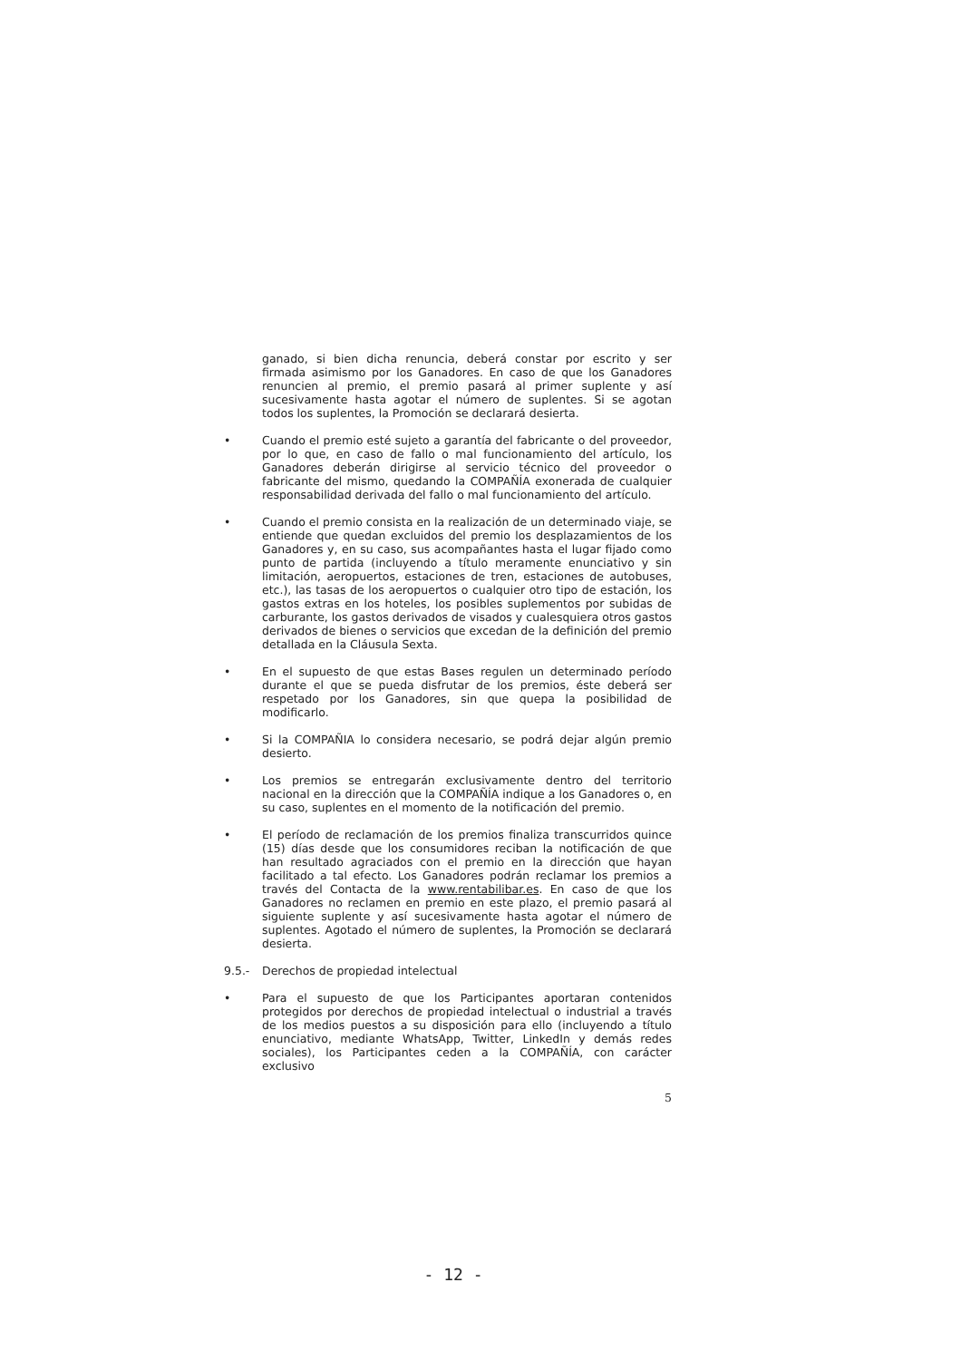ganado, si bien dicha renuncia, deberá constar por escrito y ser firmada asimismo por los Ganadores. En caso de que los Ganadores renuncien al premio, el premio pasará al primer suplente y así sucesivamente hasta agotar el número de suplentes. Si se agotan todos los suplentes, la Promoción se declarará desierta.
• Cuando el premio esté sujeto a garantía del fabricante o del proveedor, por lo que, en caso de fallo o mal funcionamiento del artículo, los Ganadores deberán dirigirse al servicio técnico del proveedor o fabricante del mismo, quedando la COMPAÑÍA exonerada de cualquier responsabilidad derivada del fallo o mal funcionamiento del artículo.
• Cuando el premio consista en la realización de un determinado viaje, se entiende que quedan excluidos del premio los desplazamientos de los Ganadores y, en su caso, sus acompañantes hasta el lugar fijado como punto de partida (incluyendo a título meramente enunciativo y sin limitación, aeropuertos, estaciones de tren, estaciones de autobuses, etc.), las tasas de los aeropuertos o cualquier otro tipo de estación, los gastos extras en los hoteles, los posibles suplementos por subidas de carburante, los gastos derivados de visados y cualesquiera otros gastos derivados de bienes o servicios que excedan de la definición del premio detallada en la Cláusula Sexta.
• En el supuesto de que estas Bases regulen un determinado período durante el que se pueda disfrutar de los premios, éste deberá ser respetado por los Ganadores, sin que quepa la posibilidad de modificarlo.
• Si la COMPAÑIA lo considera necesario, se podrá dejar algún premio desierto.
• Los premios se entregarán exclusivamente dentro del territorio nacional en la dirección que la COMPAÑÍA indique a los Ganadores o, en su caso, suplentes en el momento de la notificación del premio.
• El período de reclamación de los premios finaliza transcurridos quince (15) días desde que los consumidores reciban la notificación de que han resultado agraciados con el premio en la dirección que hayan facilitado a tal efecto. Los Ganadores podrán reclamar los premios a través del Contacta de la www.rentabilibar.es. En caso de que los Ganadores no reclamen en premio en este plazo, el premio pasará al siguiente suplente y así sucesivamente hasta agotar el número de suplentes. Agotado el número de suplentes, la Promoción se declarará desierta.
9.5.- Derechos de propiedad intelectual
• Para el supuesto de que los Participantes aportaran contenidos protegidos por derechos de propiedad intelectual o industrial a través de los medios puestos a su disposición para ello (incluyendo a título enunciativo, mediante WhatsApp, Twitter, LinkedIn y demás redes sociales), los Participantes ceden a la COMPAÑÍA, con carácter exclusivo
5
- 12 -